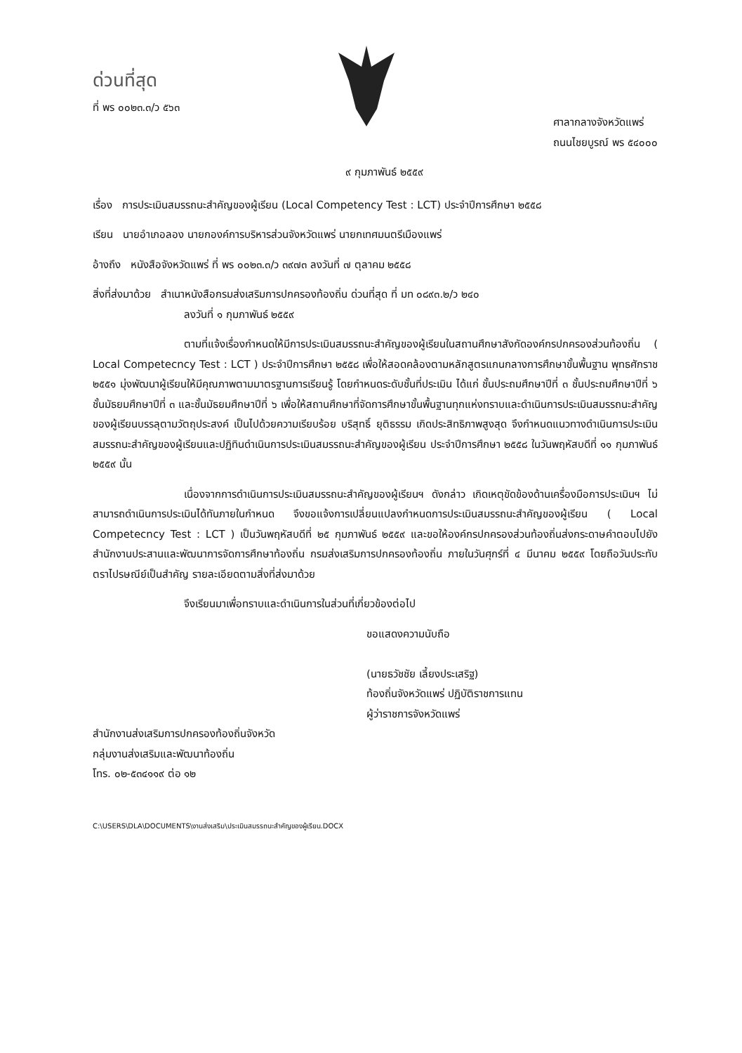ด่วนที่สุด
ที่ พร ๐๐๒๓.๓/ว ๕๖๓
ศาลากลางจังหวัดแพร่
ถนนไชยบูรณ์ พร ๕๔๐๐๐
๙ กุมภาพันธ์ ๒๕๕๙
เรื่อง การประเมินสมรรถนะสำคัญของผู้เรียน (Local Competency Test : LCT) ประจำปีการศึกษา ๒๕๕๘
เรียน นายอำเภอลอง นายกองค์การบริหารส่วนจังหวัดแพร่ นายกเทศมนตรีเมืองแพร่
อ้างถึง หนังสือจังหวัดแพร่ ที่ พร ๐๐๒๓.๓/ว ๓๙๗๓ ลงวันที่ ๗ ตุลาคม ๒๕๕๘
สิ่งที่ส่งมาด้วย สำเนาหนังสือกรมส่งเสริมการปกครองท้องถิ่น ด่วนที่สุด ที่ มท ๐๘๙๓.๒/ว ๒๔๐
ลงวันที่ ๑ กุมภาพันธ์ ๒๕๕๙
ตามที่แจ้งเรื่องกำหนดให้มีการประเมินสมรรถนะสำคัญของผู้เรียนในสถานศึกษาสังกัดองค์กรปกครองส่วนท้องถิ่น ( Local Competecncy Test : LCT ) ประจำปีการศึกษา ๒๕๕๘ เพื่อให้สอดคล้องตามหลักสูตรแกนกลางการศึกษาขั้นพื้นฐาน พุทธศักราช ๒๕๕๑ มุ่งพัฒนาผู้เรียนให้มีคุณภาพตามมาตรฐานการเรียนรู้ โดยกำหนดระดับชั้นที่ประเมิน ได้แก่ ชั้นประถมศึกษาปีที่ ๓ ชั้นประถมศึกษาปีที่ ๖ ชั้นมัธยมศึกษาปีที่ ๓ และชั้นมัธยมศึกษาปีที่ ๖ เพื่อให้สถานศึกษาที่จัดการศึกษาขั้นพื้นฐานทุกแห่งทราบและดำเนินการประเมินสมรรถนะสำคัญของผู้เรียนบรรลุตามวัตถุประสงค์ เป็นไปด้วยความเรียบร้อย บริสุทธิ์ ยุติธรรม เกิดประสิทธิภาพสูงสุด จึงกำหนดแนวทางดำเนินการประเมินสมรรถนะสำคัญของผู้เรียนและปฏิทินดำเนินการประเมินสมรรถนะสำคัญของผู้เรียน ประจำปีการศึกษา ๒๕๕๘ ในวันพฤหัสบดีที่ ๑๑ กุมภาพันธ์ ๒๕๕๙ นั้น
เนื่องจากการดำเนินการประเมินสมรรถนะสำคัญของผู้เรียนฯ ดังกล่าว เกิดเหตุขัดข้องด้านเครื่องมือการประเมินฯ ไม่สามารถดำเนินการประเมินได้ทันภายในกำหนด จึงขอแจ้งการเปลี่ยนแปลงกำหนดการประเมินสมรรถนะสำคัญของผู้เรียน ( Local Competecncy Test : LCT ) เป็นวันพฤหัสบดีที่ ๒๕ กุมภาพันธ์ ๒๕๕๙ และขอให้องค์กรปกครองส่วนท้องถิ่นส่งกระดาษคำตอบไปยังสำนักงานประสานและพัฒนาการจัดการศึกษาท้องถิ่น กรมส่งเสริมการปกครองท้องถิ่น ภายในวันศุกร์ที่ ๔ มีนาคม ๒๕๕๙ โดยถือวันประทับตราไปรษณีย์เป็นสำคัญ รายละเอียดตามสิ่งที่ส่งมาด้วย
จึงเรียนมาเพื่อทราบและดำเนินการในส่วนที่เกี่ยวข้องต่อไป
ขอแสดงความนับถือ
(นายธวัชชัย เลี้ยงประเสริฐ)
ท้องถิ่นจังหวัดแพร่ ปฏิบัติราชการแทน
ผู้ว่าราชการจังหวัดแพร่
สำนักงานส่งเสริมการปกครองท้องถิ่นจังหวัด
กลุ่มงานส่งเสริมและพัฒนาท้องถิ่น
โทร. ๐๒-๕๓๔๑๑๙ ต่อ ๑๒
C:\USERS\DLA\DOCUMENTS\งานส่งเสริม\ประเมินสมรรถนะสำคัญของผู้เรียน.DOCX